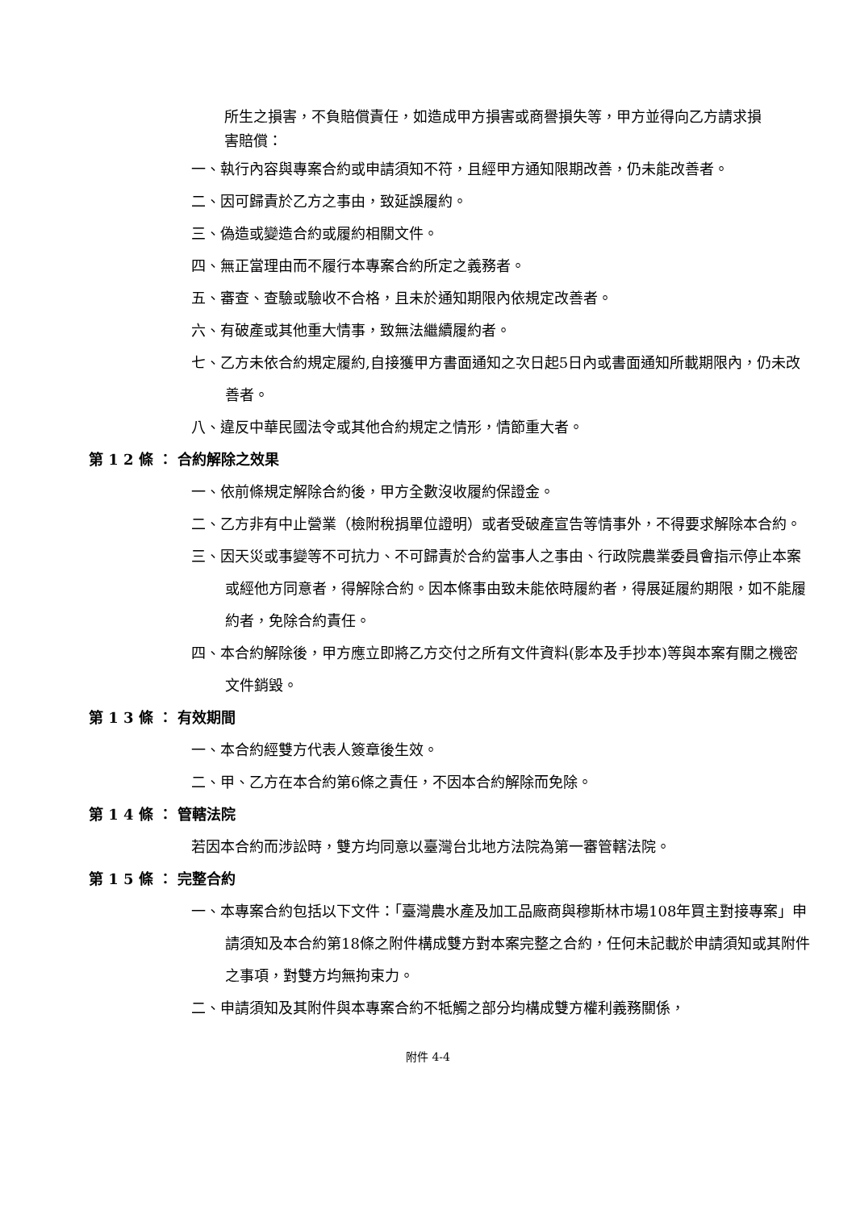所生之損害，不負賠償責任，如造成甲方損害或商譽損失等，甲方並得向乙方請求損害賠償：
一、執行內容與專案合約或申請須知不符，且經甲方通知限期改善，仍未能改善者。
二、因可歸責於乙方之事由，致延誤履約。
三、偽造或變造合約或履約相關文件。
四、無正當理由而不履行本專案合約所定之義務者。
五、審查、查驗或驗收不合格，且未於通知期限內依規定改善者。
六、有破產或其他重大情事，致無法繼續履約者。
七、乙方未依合約規定履約,自接獲甲方書面通知之次日起5日內或書面通知所載期限內，仍未改善者。
八、違反中華民國法令或其他合約規定之情形，情節重大者。
第 1 2 條 ： 合約解除之效果
一、依前條規定解除合約後，甲方全數沒收履約保證金。
二、乙方非有中止營業（檢附稅捐單位證明）或者受破產宣告等情事外，不得要求解除本合約。
三、因天災或事變等不可抗力、不可歸責於合約當事人之事由、行政院農業委員會指示停止本案或經他方同意者，得解除合約。因本條事由致未能依時履約者，得展延履約期限，如不能履約者，免除合約責任。
四、本合約解除後，甲方應立即將乙方交付之所有文件資料(影本及手抄本)等與本案有關之機密文件銷毀。
第 1 3 條 ： 有效期間
一、本合約經雙方代表人簽章後生效。
二、甲、乙方在本合約第6條之責任，不因本合約解除而免除。
第 1 4 條 ： 管轄法院
若因本合約而涉訟時，雙方均同意以臺灣台北地方法院為第一審管轄法院。
第 1 5 條 ： 完整合約
一、本專案合約包括以下文件：「臺灣農水產及加工品廠商與穆斯林市場108年買主對接專案」申請須知及本合約第18條之附件構成雙方對本案完整之合約，任何未記載於申請須知或其附件之事項，對雙方均無拘束力。
二、申請須知及其附件與本專案合約不牴觸之部分均構成雙方權利義務關係，
附件 4-4